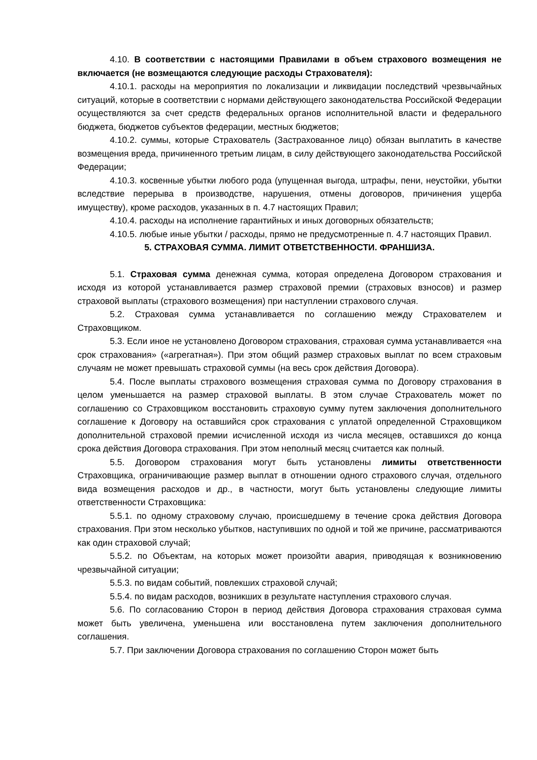4.10. В соответствии с настоящими Правилами в объем страхового возмещения не включается (не возмещаются следующие расходы Страхователя):
4.10.1. расходы на мероприятия по локализации и ликвидации последствий чрезвычайных ситуаций, которые в соответствии с нормами действующего законодательства Российской Федерации осуществляются за счет средств федеральных органов исполнительной власти и федерального бюджета, бюджетов субъектов федерации, местных бюджетов;
4.10.2. суммы, которые Страхователь (Застрахованное лицо) обязан выплатить в качестве возмещения вреда, причиненного третьим лицам, в силу действующего законодательства Российской Федерации;
4.10.3. косвенные убытки любого рода (упущенная выгода, штрафы, пени, неустойки, убытки вследствие перерыва в производстве, нарушения, отмены договоров, причинения ущерба имуществу), кроме расходов, указанных в п. 4.7 настоящих Правил;
4.10.4. расходы на исполнение гарантийных и иных договорных обязательств;
4.10.5. любые иные убытки / расходы, прямо не предусмотренные п. 4.7 настоящих Правил.
5. СТРАХОВАЯ СУММА. ЛИМИТ ОТВЕТСТВЕННОСТИ. ФРАНШИЗА.
5.1. Страховая сумма денежная сумма, которая определена Договором страхования и исходя из которой устанавливается размер страховой премии (страховых взносов) и размер страховой выплаты (страхового возмещения) при наступлении страхового случая.
5.2. Страховая сумма устанавливается по соглашению между Страхователем и Страховщиком.
5.3. Если иное не установлено Договором страхования, страховая сумма устанавливается «на срок страхования» («агрегатная»). При этом общий размер страховых выплат по всем страховым случаям не может превышать страховой суммы (на весь срок действия Договора).
5.4. После выплаты страхового возмещения страховая сумма по Договору страхования в целом уменьшается на размер страховой выплаты. В этом случае Страхователь может по соглашению со Страховщиком восстановить страховую сумму путем заключения дополнительного соглашение к Договору на оставшийся срок страхования с уплатой определенной Страховщиком дополнительной страховой премии исчисленной исходя из числа месяцев, оставшихся до конца срока действия Договора страхования. При этом неполный месяц считается как полный.
5.5. Договором страхования могут быть установлены лимиты ответственности Страховщика, ограничивающие размер выплат в отношении одного страхового случая, отдельного вида возмещения расходов и др., в частности, могут быть установлены следующие лимиты ответственности Страховщика:
5.5.1. по одному страховому случаю, происшедшему в течение срока действия Договора страхования. При этом несколько убытков, наступивших по одной и той же причине, рассматриваются как один страховой случай;
5.5.2. по Объектам, на которых может произойти авария, приводящая к возникновению чрезвычайной ситуации;
5.5.3. по видам событий, повлекших страховой случай;
5.5.4. по видам расходов, возникших в результате наступления страхового случая.
5.6. По согласованию Сторон в период действия Договора страхования страховая сумма может быть увеличена, уменьшена или восстановлена путем заключения дополнительного соглашения.
5.7. При заключении Договора страхования по соглашению Сторон может быть